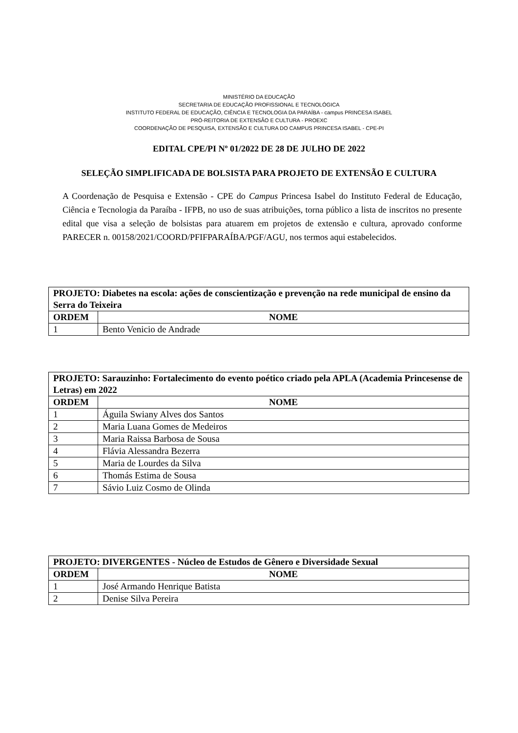MINISTÉRIO DA EDUCAÇÃO
SECRETARIA DE EDUCAÇÃO PROFISSIONAL E TECNOLÓGICA
INSTITUTO FEDERAL DE EDUCAÇÃO, CIÊNCIA E TECNOLOGIA DA PARAÍBA - campus PRINCESA ISABEL
PRÓ-REITORIA DE EXTENSÃO E CULTURA - PROEXC
COORDENAÇÃO DE PESQUISA, EXTENSÃO E CULTURA DO CAMPUS PRINCESA ISABEL - CPE-PI
EDITAL CPE/PI Nº 01/2022 DE 28 DE JULHO DE 2022
SELEÇÃO SIMPLIFICADA DE BOLSISTA PARA PROJETO DE EXTENSÃO E CULTURA
A Coordenação de Pesquisa e Extensão - CPE do Campus Princesa Isabel do Instituto Federal de Educação, Ciência e Tecnologia da Paraíba - IFPB, no uso de suas atribuições, torna público a lista de inscritos no presente edital que visa a seleção de bolsistas para atuarem em projetos de extensão e cultura, aprovado conforme PARECER n. 00158/2021/COORD/PFIFPARAÍBA/PGF/AGU, nos termos aqui estabelecidos.
| PROJETO: Diabetes na escola: ações de conscientização e prevenção na rede municipal de ensino da Serra do Teixeira | |
| --- | --- |
| ORDEM | NOME |
| 1 | Bento Venicio de Andrade |
| PROJETO: Sarauzinho: Fortalecimento do evento poético criado pela APLA (Academia Princesense de Letras) em 2022 | |
| --- | --- |
| ORDEM | NOME |
| 1 | Águila Swiany Alves dos Santos |
| 2 | Maria Luana Gomes de Medeiros |
| 3 | Maria Raissa Barbosa de Sousa |
| 4 | Flávia Alessandra Bezerra |
| 5 | Maria de Lourdes da Silva |
| 6 | Thomás Estima de Sousa |
| 7 | Sávio Luiz Cosmo de Olinda |
| PROJETO: DIVERGENTES - Núcleo de Estudos de Gênero e Diversidade Sexual | |
| --- | --- |
| ORDEM | NOME |
| 1 | José Armando Henrique Batista |
| 2 | Denise Silva Pereira |